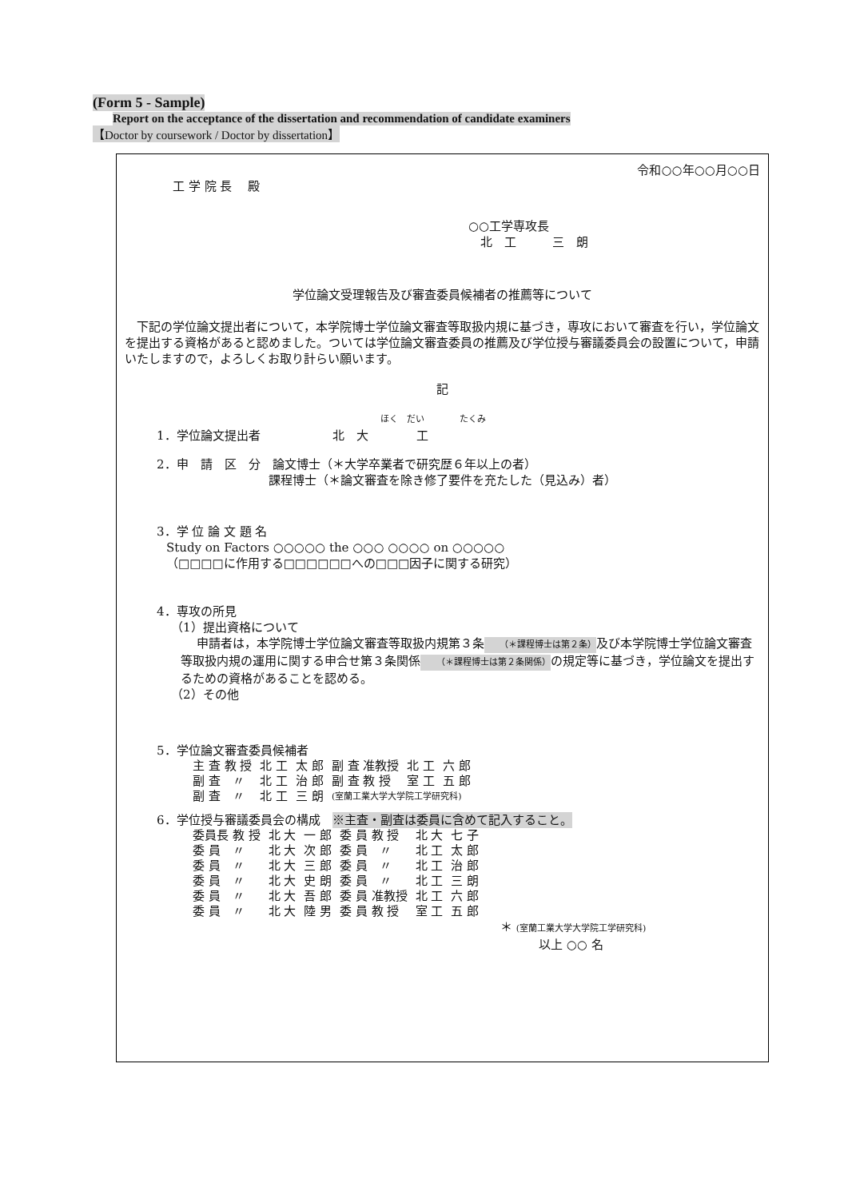(Form 5 - Sample)
Report on the acceptance of the dissertation and recommendation of candidate examiners
【Doctor by coursework / Doctor by dissertation】
令和○○年○○月○○日
工 学 院 長　 殿
○○工学専攻長
　北　工　　　三　朗
学位論文受理報告及び審査委員候補者の推薦等について
下記の学位論文提出者について，本学院博士学位論文審査等取扱内規に基づき，専攻において審査を行い，学位論文を提出する資格があると認めました。ついては学位論文審査委員の推薦及び学位授与審議委員会の設置について，申請いたしますので，よろしくお取り計らい願います。
記
ほく　だい　　　　たくみ
1．学位論文提出者　　　　　　北　大　　　　工
2．申　請　区　分　論文博士（＊大学卒業者で研究歴６年以上の者）
　　　　　　　　　 課程博士（＊論文審査を除き修了要件を充たした（見込み）者）
3．学 位 論 文 題 名
Study on Factors ○○○○○ the ○○○ ○○○○ on ○○○○○
（□□□□に作用する□□□□□□への□□□因子に関する研究）
4．専攻の所見
（1）提出資格について
申請者は，本学院博士学位論文審査等取扱内規第３条（＊課程博士は第２条）及び本学院博士学位論文審査等取扱内規の運用に関する申合せ第３条関係（＊課程博士は第２条関係）の規定等に基づき，学位論文を提出するための資格があることを認める。
（2）その他
5．学位論文審査委員候補者
| 主 査 教 授 | 北 工 | 太 郎 | 副 査 准教授 | 北 工 | 六 郎 |
| 副 査 〃 | 北 工 | 治 郎 | 副 査 教 授 | 室 工 | 五 郎 |
| 副 査 〃 | 北 工 | 三 朗 | (室蘭工業大学大学院工学研究科) | | |
6．学位授与審議委員会の構成　※主査・副査は委員に含めて記入すること。
| 委員長 教 授 | 北 大 | 一 郎 | 委 員 教 授 | 北 大 | 七 子 |
| 委 員 〃 | 北 大 | 次 郎 | 委 員 〃 | 北 工 | 太 郎 |
| 委 員 〃 | 北 大 | 三 郎 | 委 員 〃 | 北 工 | 治 郎 |
| 委 員 〃 | 北 大 | 史 朗 | 委 員 〃 | 北 工 | 三 朗 |
| 委 員 〃 | 北 大 | 吾 郎 | 委 員 准教授 | 北 工 | 六 郎 |
| 委 員 〃 | 北 大 | 陸 男 | 委 員 教 授 | 室 工 | 五 郎 |
＊ (室蘭工業大学大学院工学研究科)
以上 ○○ 名